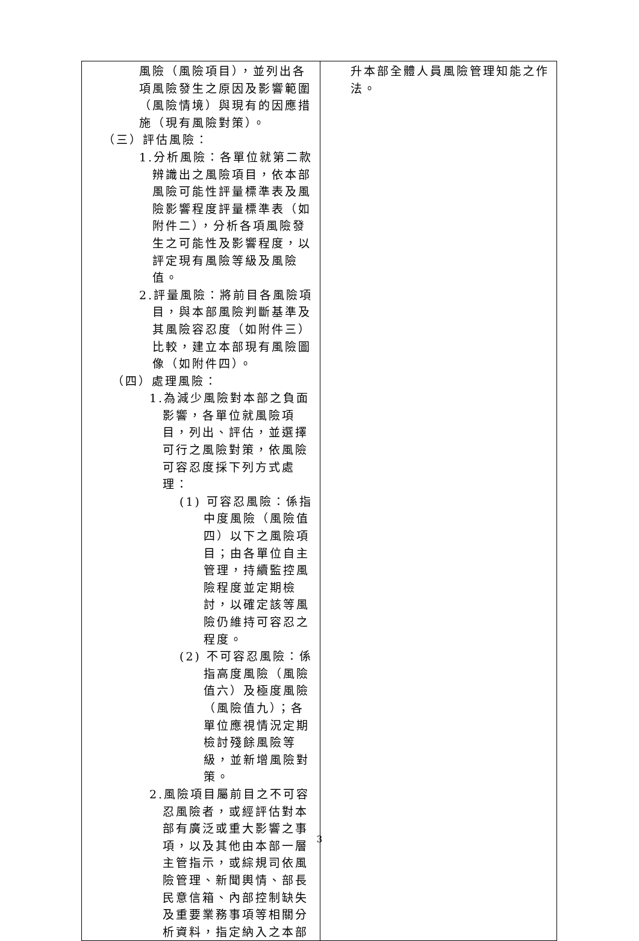| 風險（風險項目），並列出各項風險發生之原因及影響範圍（風險情境）與現有的因應措施（現有風險對策）。 （三）評估風險： 1.分析風險：各單位就第二款辨識出之風險項目，依本部風險可能性評量標準表及風險影響程度評量標準表（如附件二），分析各項風險發生之可能性及影響程度，以評定現有風險等級及風險值。 2.評量風險：將前目各風險項目，與本部風險判斷基準及其風險容忍度（如附件三）比較，建立本部現有風險圖像（如附件四）。 （四）處理風險： 1.為減少風險對本部之負面影響，各單位就風險項目，列出、評估，並選擇可行之風險對策，依風險可容忍度採下列方式處理： (1) 可容忍風險：係指中度風險（風險值四）以下之風險項目；由各單位自主管理，持續監控風險程度並定期檢討，以確定該等風險仍維持可容忍之程度。 (2) 不可容忍風險：係指高度風險（風險值六）及極度風險（風險值九）；各單位應視情況定期檢討殘餘風險等級，並新增風險對策。 2.風險項目屬前目之不可容忍風險者，或經評估對本部有廣泛或重大影響之事項，以及其他由本部一層主管指示，或綜規司依風險管理、新聞輿情、部長民意信箱、內部控制缺失及重要業務事項等相關分析資料，指定納入之本部 | 升本部全體人員風險管理知能之作法。 |
3